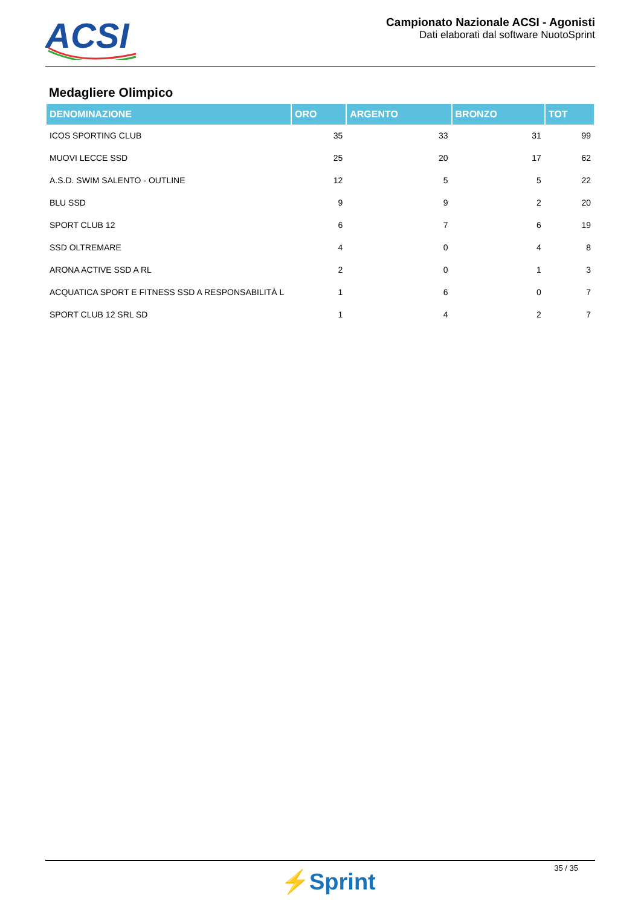ACSI
Campionato Nazionale ACSI - Agonisti
Dati elaborati dal software NuotoSprint
Medagliere Olimpico
| DENOMINAZIONE | ORO | ARGENTO | BRONZO | TOT |
| --- | --- | --- | --- | --- |
| ICOS SPORTING CLUB | 35 | 33 | 31 | 99 |
| MUOVI LECCE SSD | 25 | 20 | 17 | 62 |
| A.S.D. SWIM SALENTO - OUTLINE | 12 | 5 | 5 | 22 |
| BLU SSD | 9 | 9 | 2 | 20 |
| SPORT CLUB 12 | 6 | 7 | 6 | 19 |
| SSD OLTREMARE | 4 | 0 | 4 | 8 |
| ARONA ACTIVE SSD A RL | 2 | 0 | 1 | 3 |
| ACQUATICA SPORT E FITNESS SSD A RESPONSABILITÀ L | 1 | 6 | 0 | 7 |
| SPORT CLUB 12 SRL SD | 1 | 4 | 2 | 7 |
⚡Sprint
35 / 35